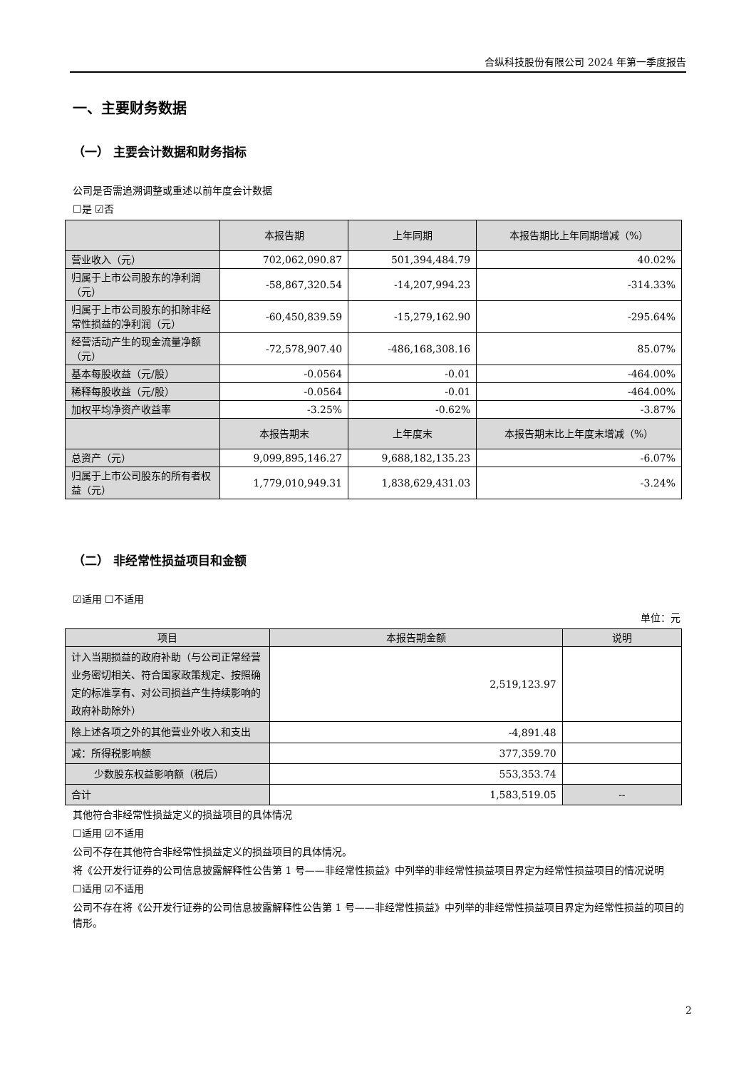合纵科技股份有限公司 2024 年第一季度报告
一、主要财务数据
（一） 主要会计数据和财务指标
公司是否需追溯调整或重述以前年度会计数据
☐是 ☑否
| | 本报告期 | 上年同期 | 本报告期比上年同期增减（%） |
| --- | --- | --- | --- |
| 营业收入（元） | 702,062,090.87 | 501,394,484.79 | 40.02% |
| 归属于上市公司股东的净利润（元） | -58,867,320.54 | -14,207,994.23 | -314.33% |
| 归属于上市公司股东的扣除非经常性损益的净利润（元） | -60,450,839.59 | -15,279,162.90 | -295.64% |
| 经营活动产生的现金流量净额（元） | -72,578,907.40 | -486,168,308.16 | 85.07% |
| 基本每股收益（元/股） | -0.0564 | -0.01 | -464.00% |
| 稀释每股收益（元/股） | -0.0564 | -0.01 | -464.00% |
| 加权平均净资产收益率 | -3.25% | -0.62% | -3.87% |
| | 本报告期末 | 上年度末 | 本报告期末比上年度末增减（%） |
| 总资产（元） | 9,099,895,146.27 | 9,688,182,135.23 | -6.07% |
| 归属于上市公司股东的所有者权益（元） | 1,779,010,949.31 | 1,838,629,431.03 | -3.24% |
（二） 非经常性损益项目和金额
☑适用 ☐不适用
单位：元
| 项目 | 本报告期金额 | 说明 |
| --- | --- | --- |
| 计入当期损益的政府补助（与公司正常经营业务密切相关、符合国家政策规定、按照确定的标准享有、对公司损益产生持续影响的政府补助除外） | 2,519,123.97 | |
| 除上述各项之外的其他营业外收入和支出 | -4,891.48 | |
| 减：所得税影响额 | 377,359.70 | |
| 少数股东权益影响额（税后） | 553,353.74 | |
| 合计 | 1,583,519.05 | -- |
其他符合非经常性损益定义的损益项目的具体情况
☐适用 ☑不适用
公司不存在其他符合非经常性损益定义的损益项目的具体情况。
将《公开发行证券的公司信息披露解释性公告第 1 号——非经常性损益》中列举的非经常性损益项目界定为经常性损益项目的情况说明
☐适用 ☑不适用
公司不存在将《公开发行证券的公司信息披露解释性公告第 1 号——非经常性损益》中列举的非经常性损益项目界定为经常性损益的项目的情形。
2